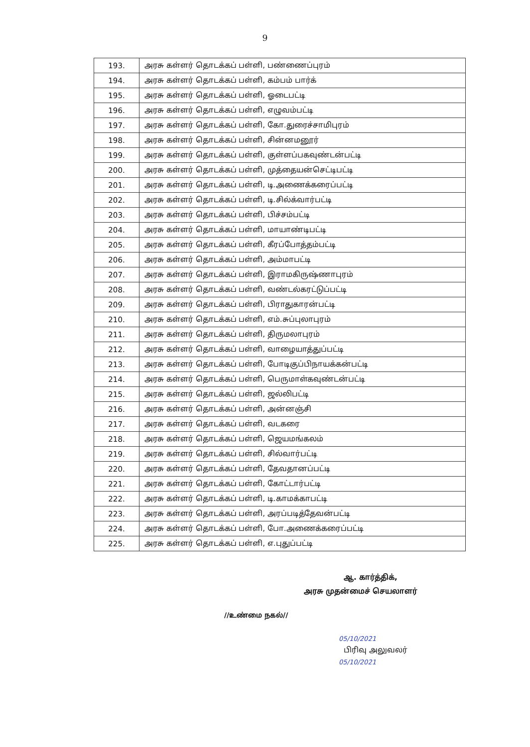9
| 193. | அரசு கள்ளர் தொடக்கப் பள்ளி, பண்ணைப்புரம் |
| 194. | அரசு கள்ளர் தொடக்கப் பள்ளி, கம்பம் பார்க் |
| 195. | அரசு கள்ளர் தொடக்கப் பள்ளி, ஓடைபட்டி |
| 196. | அரசு கள்ளர் தொடக்கப் பள்ளி, எழுவம்பட்டி |
| 197. | அரசு கள்ளர் தொடக்கப் பள்ளி, கோ.துரைச்சாமிபுரம் |
| 198. | அரசு கள்ளர் தொடக்கப் பள்ளி, சின்னமனூர் |
| 199. | அரசு கள்ளர் தொடக்கப் பள்ளி, குள்ளப்பகவுண்டன்பட்டி |
| 200. | அரசு கள்ளர் தொடக்கப் பள்ளி, முத்தையன்செட்டிபட்டி |
| 201. | அரசு கள்ளர் தொடக்கப் பள்ளி, டி.அணைக்கரைப்பட்டி |
| 202. | அரசு கள்ளர் தொடக்கப் பள்ளி, டி.சில்க்வார்பட்டி |
| 203. | அரசு கள்ளர் தொடக்கப் பள்ளி, பிச்சம்பட்டி |
| 204. | அரசு கள்ளர் தொடக்கப் பள்ளி, மாயாண்டிபட்டி |
| 205. | அரசு கள்ளர் தொடக்கப் பள்ளி, கீரப்போத்தம்பட்டி |
| 206. | அரசு கள்ளர் தொடக்கப் பள்ளி, அம்மாபட்டி |
| 207. | அரசு கள்ளர் தொடக்கப் பள்ளி, இராமகிருஷ்ணாபுரம் |
| 208. | அரசு கள்ளர் தொடக்கப் பள்ளி, வண்டல்கரட்டுப்பட்டி |
| 209. | அரசு கள்ளர் தொடக்கப் பள்ளி, பிராதுகாரன்பட்டி |
| 210. | அரசு கள்ளர் தொடக்கப் பள்ளி, எம்.சுப்புலாபுரம் |
| 211. | அரசு கள்ளர் தொடக்கப் பள்ளி, திருமலாபுரம் |
| 212. | அரசு கள்ளர் தொடக்கப் பள்ளி, வாழையாத்துப்பட்டி |
| 213. | அரசு கள்ளர் தொடக்கப் பள்ளி, போடிகுப்பிநாயக்கன்பட்டி |
| 214. | அரசு கள்ளர் தொடக்கப் பள்ளி, பெருமாள்கவுண்டன்பட்டி |
| 215. | அரசு கள்ளர் தொடக்கப் பள்ளி, ஜல்லிபட்டி |
| 216. | அரசு கள்ளர் தொடக்கப் பள்ளி, அன்னஞ்சி |
| 217. | அரசு கள்ளர் தொடக்கப் பள்ளி, வடகரை |
| 218. | அரசு கள்ளர் தொடக்கப் பள்ளி, ஜெயமங்கலம் |
| 219. | அரசு கள்ளர் தொடக்கப் பள்ளி, சில்வார்பட்டி |
| 220. | அரசு கள்ளர் தொடக்கப் பள்ளி, தேவதானப்பட்டி |
| 221. | அரசு கள்ளர் தொடக்கப் பள்ளி, கோட்டார்பட்டி |
| 222. | அரசு கள்ளர் தொடக்கப் பள்ளி, டி.காமக்காபட்டி |
| 223. | அரசு கள்ளர் தொடக்கப் பள்ளி, அரப்படித்தேவன்பட்டி |
| 224. | அரசு கள்ளர் தொடக்கப் பள்ளி, போ.அணைக்கரைப்பட்டி |
| 225. | அரசு கள்ளர் தொடக்கப் பள்ளி, எ.புதுப்பட்டி |
ஆ. கார்த்திக்,
அரசு முதன்மைச் செயலாளர்
//உண்மை நகல்//
05/10/2021
பிரிவு அலுவலர்
05/10/2021